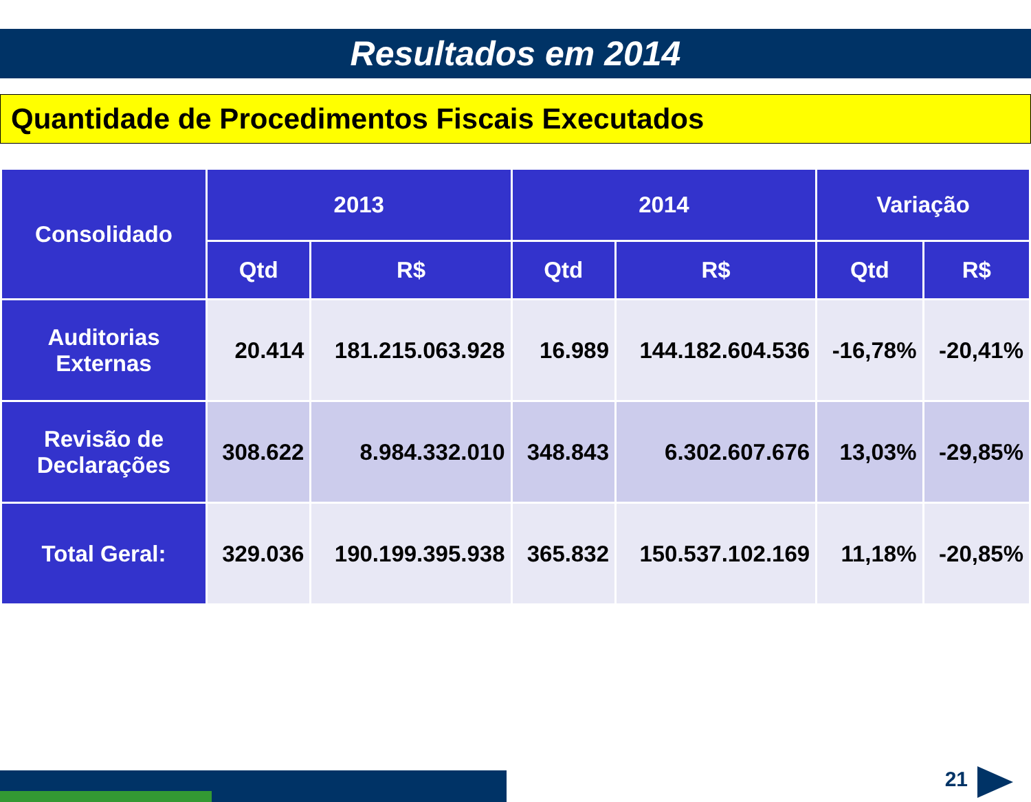Resultados em 2014
Quantidade de Procedimentos Fiscais Executados
| Consolidado | 2013 | | 2014 | | Variação | |
| --- | --- | --- | --- | --- | --- | --- |
| | Qtd | R$ | Qtd | R$ | Qtd | R$ |
| Auditorias Externas | 20.414 | 181.215.063.928 | 16.989 | 144.182.604.536 | -16,78% | -20,41% |
| Revisão de Declarações | 308.622 | 8.984.332.010 | 348.843 | 6.302.607.676 | 13,03% | -29,85% |
| Total Geral: | 329.036 | 190.199.395.938 | 365.832 | 150.537.102.169 | 11,18% | -20,85% |
21